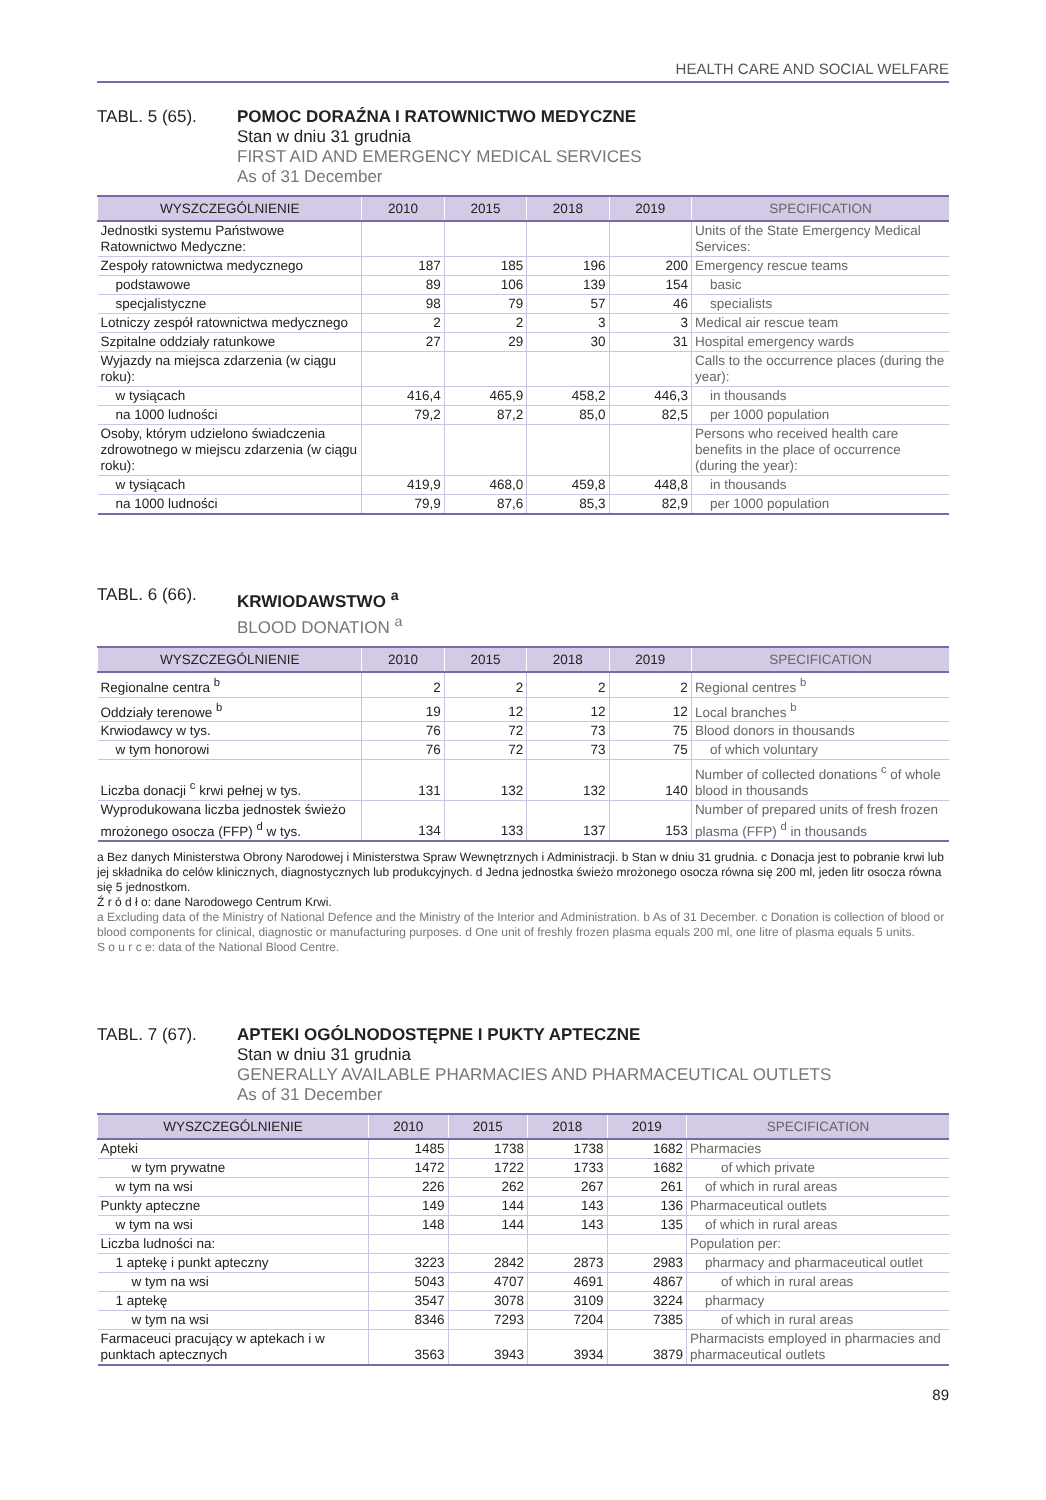HEALTH CARE AND SOCIAL WELFARE
TABL. 5 (65). POMOC DORAŹNA I RATOWNICTWO MEDYCZNE
Stan w dniu 31 grudnia
FIRST AID AND EMERGENCY MEDICAL SERVICES
As of 31 December
| WYSZCZEGÓLNIENIE | 2010 | 2015 | 2018 | 2019 | SPECIFICATION |
| --- | --- | --- | --- | --- | --- |
| Jednostki systemu Państwowe Ratownictwo Medyczne: | | | | | Units of the State Emergency Medical Services: |
| Zespoły ratownictwa medycznego | 187 | 185 | 196 | 200 | Emergency rescue teams |
| podstawowe | 89 | 106 | 139 | 154 | basic |
| specjalistyczne | 98 | 79 | 57 | 46 | specialists |
| Lotniczy zespół ratownictwa medycznego | 2 | 2 | 3 | 3 | Medical air rescue team |
| Szpitalne oddziały ratunkowe | 27 | 29 | 30 | 31 | Hospital emergency wards |
| Wyjazdy na miejsca zdarzenia (w ciągu roku): | | | | | Calls to the occurrence places (during the year): |
| w tysiącach | 416,4 | 465,9 | 458,2 | 446,3 | in thousands |
| na 1000 ludności | 79,2 | 87,2 | 85,0 | 82,5 | per 1000 population |
| Osoby, którym udzielono świadczenia zdrowotnego w miejscu zdarzenia (w ciągu roku): | | | | | Persons who received health care benefits in the place of occurrence (during the year): |
| w tysiącach | 419,9 | 468,0 | 459,8 | 448,8 | in thousands |
| na 1000 ludności | 79,9 | 87,6 | 85,3 | 82,9 | per 1000 population |
TABL. 6 (66). KRWIODAWSTWO <sup>a</sup>
BLOOD DONATION <sup>a</sup>
| WYSZCZEGÓLNIENIE | 2010 | 2015 | 2018 | 2019 | SPECIFICATION |
| --- | --- | --- | --- | --- | --- |
| Regionalne centra <sup>b</sup> | 2 | 2 | 2 | 2 | Regional centres <sup>b</sup> |
| Oddziały terenowe <sup>b</sup> | 19 | 12 | 12 | 12 | Local branches <sup>b</sup> |
| Krwiodawcy w tys. | 76 | 72 | 73 | 75 | Blood donors in thousands |
| w tym honorowi | 76 | 72 | 73 | 75 | of which voluntary |
| Liczba donacji <sup>c</sup> krwi pełnej w tys. | 131 | 132 | 132 | 140 | Number of collected donations <sup>c</sup> of whole blood in thousands |
| Wyprodukowana liczba jednostek świeżo mrożonego osocza (FFP) <sup>d</sup> w tys. | 134 | 133 | 137 | 153 | Number of prepared units of fresh frozen plasma (FFP) <sup>d</sup> in thousands |
a Bez danych Ministerstwa Obrony Narodowej i Ministerstwa Spraw Wewnętrznych i Administracji. b Stan w dniu 31 grudnia. c Donacja jest to pobranie krwi lub jej składnika do celów klinicznych, diagnostycznych lub produkcyjnych. d Jedna jednostka świeżo mrożonego osocza równa się 200 ml, jeden litr osocza równa się 5 jednostkom.
Ź r ó d ł o: dane Narodowego Centrum Krwi.
a Excluding data of the Ministry of National Defence and the Ministry of the Interior and Administration. b As of 31 December. c Donation is collection of blood or blood components for clinical, diagnostic or manufacturing purposes. d One unit of freshly frozen plasma equals 200 ml, one litre of plasma equals 5 units.
S o u r c e: data of the National Blood Centre.
TABL. 7 (67). APTEKI OGÓLNODOSTĘPNE I PUKTY APTECZNE
Stan w dniu 31 grudnia
GENERALLY AVAILABLE PHARMACIES AND PHARMACEUTICAL OUTLETS
As of 31 December
| WYSZCZEGÓLNIENIE | 2010 | 2015 | 2018 | 2019 | SPECIFICATION |
| --- | --- | --- | --- | --- | --- |
| Apteki | 1485 | 1738 | 1738 | 1682 | Pharmacies |
| w tym prywatne | 1472 | 1722 | 1733 | 1682 | of which private |
| w tym na wsi | 226 | 262 | 267 | 261 | of which in rural areas |
| Punkty apteczne | 149 | 144 | 143 | 136 | Pharmaceutical outlets |
| w tym na wsi | 148 | 144 | 143 | 135 | of which in rural areas |
| Liczba ludności na: | | | | | Population per: |
| 1 aptekę i punkt apteczny | 3223 | 2842 | 2873 | 2983 | pharmacy and pharmaceutical outlet |
| w tym na wsi | 5043 | 4707 | 4691 | 4867 | of which in rural areas |
| 1 aptekę | 3547 | 3078 | 3109 | 3224 | pharmacy |
| w tym na wsi | 8346 | 7293 | 7204 | 7385 | of which in rural areas |
| Farmaceuci pracujący w aptekach i w punktach aptecznych | 3563 | 3943 | 3934 | 3879 | Pharmacists employed in pharmacies and pharmaceutical outlets |
89